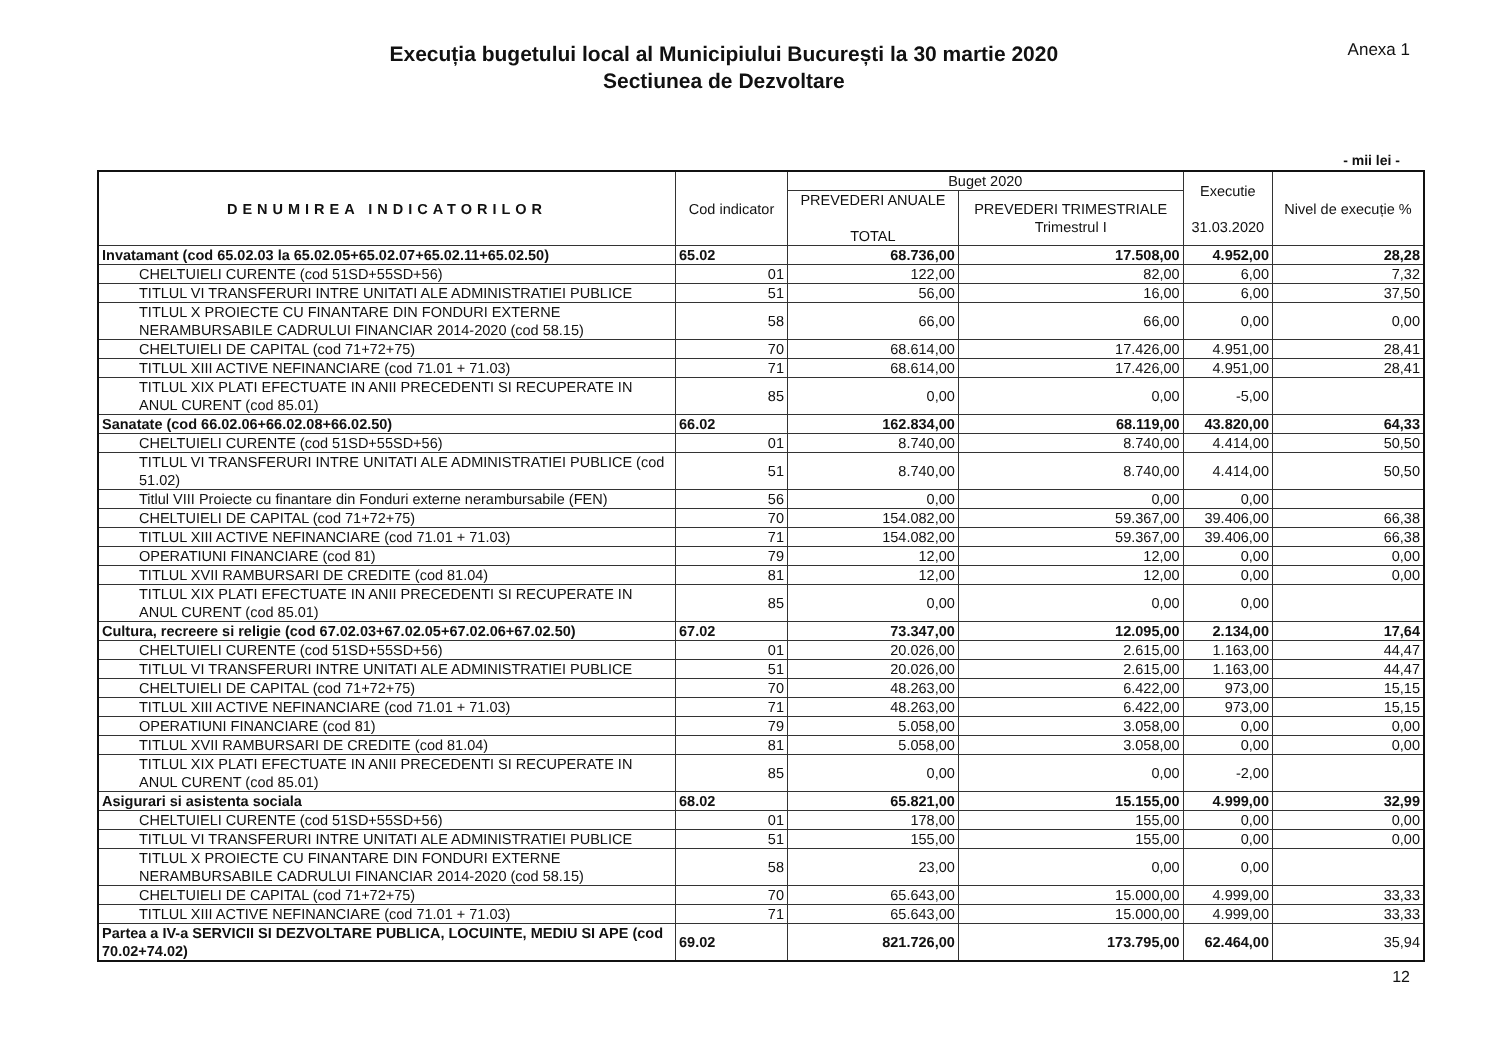Execuția bugetului local al Municipiului București la 30 martie 2020
Sectiunea de Dezvoltare
Anexa 1
- mii lei -
| DENUMIREA INDICATORILOR | Cod indicator | Buget 2020 | | Executie 31.03.2020 | Nivel de execuție % |
| --- | --- | --- | --- | --- | --- |
| | | PREVEDERI ANUALE TOTAL | PREVEDERI TRIMESTRIALE Trimestrul I | | |
| Invatamant (cod 65.02.03 la 65.02.05+65.02.07+65.02.11+65.02.50) | 65.02 | 68.736,00 | 17.508,00 | 4.952,00 | 28,28 |
| CHELTUIELI CURENTE (cod 51SD+55SD+56) | 01 | 122,00 | 82,00 | 6,00 | 7,32 |
| TITLUL VI TRANSFERURI INTRE UNITATI ALE ADMINISTRATIEI PUBLICE | 51 | 56,00 | 16,00 | 6,00 | 37,50 |
| TITLUL X PROIECTE CU FINANTARE DIN FONDURI EXTERNE NERAMBURSABILE CADRULUI FINANCIAR 2014-2020 (cod 58.15) | 58 | 66,00 | 66,00 | 0,00 | 0,00 |
| CHELTUIELI DE CAPITAL (cod 71+72+75) | 70 | 68.614,00 | 17.426,00 | 4.951,00 | 28,41 |
| TITLUL XIII ACTIVE NEFINANCIARE (cod 71.01 + 71.03) | 71 | 68.614,00 | 17.426,00 | 4.951,00 | 28,41 |
| TITLUL XIX PLATI EFECTUATE IN ANII PRECEDENTI SI RECUPERATE IN ANUL CURENT (cod 85.01) | 85 | 0,00 | 0,00 | -5,00 | |
| Sanatate (cod 66.02.06+66.02.08+66.02.50) | 66.02 | 162.834,00 | 68.119,00 | 43.820,00 | 64,33 |
| CHELTUIELI CURENTE (cod 51SD+55SD+56) | 01 | 8.740,00 | 8.740,00 | 4.414,00 | 50,50 |
| TITLUL VI TRANSFERURI INTRE UNITATI ALE ADMINISTRATIEI PUBLICE (cod 51.02) | 51 | 8.740,00 | 8.740,00 | 4.414,00 | 50,50 |
| Titlul VIII Proiecte cu finantare din Fonduri externe nerambursabile (FEN) | 56 | 0,00 | 0,00 | 0,00 | |
| CHELTUIELI DE CAPITAL (cod 71+72+75) | 70 | 154.082,00 | 59.367,00 | 39.406,00 | 66,38 |
| TITLUL XIII ACTIVE NEFINANCIARE (cod 71.01 + 71.03) | 71 | 154.082,00 | 59.367,00 | 39.406,00 | 66,38 |
| OPERATIUNI FINANCIARE (cod 81) | 79 | 12,00 | 12,00 | 0,00 | 0,00 |
| TITLUL XVII RAMBURSARI DE CREDITE (cod 81.04) | 81 | 12,00 | 12,00 | 0,00 | 0,00 |
| TITLUL XIX PLATI EFECTUATE IN ANII PRECEDENTI SI RECUPERATE IN ANUL CURENT (cod 85.01) | 85 | 0,00 | 0,00 | 0,00 | |
| Cultura, recreere si religie (cod 67.02.03+67.02.05+67.02.06+67.02.50) | 67.02 | 73.347,00 | 12.095,00 | 2.134,00 | 17,64 |
| CHELTUIELI CURENTE (cod 51SD+55SD+56) | 01 | 20.026,00 | 2.615,00 | 1.163,00 | 44,47 |
| TITLUL VI TRANSFERURI INTRE UNITATI ALE ADMINISTRATIEI PUBLICE | 51 | 20.026,00 | 2.615,00 | 1.163,00 | 44,47 |
| CHELTUIELI DE CAPITAL (cod 71+72+75) | 70 | 48.263,00 | 6.422,00 | 973,00 | 15,15 |
| TITLUL XIII ACTIVE NEFINANCIARE (cod 71.01 + 71.03) | 71 | 48.263,00 | 6.422,00 | 973,00 | 15,15 |
| OPERATIUNI FINANCIARE (cod 81) | 79 | 5.058,00 | 3.058,00 | 0,00 | 0,00 |
| TITLUL XVII RAMBURSARI DE CREDITE (cod 81.04) | 81 | 5.058,00 | 3.058,00 | 0,00 | 0,00 |
| TITLUL XIX PLATI EFECTUATE IN ANII PRECEDENTI SI RECUPERATE IN ANUL CURENT (cod 85.01) | 85 | 0,00 | 0,00 | -2,00 | |
| Asigurari si asistenta sociala | 68.02 | 65.821,00 | 15.155,00 | 4.999,00 | 32,99 |
| CHELTUIELI CURENTE (cod 51SD+55SD+56) | 01 | 178,00 | 155,00 | 0,00 | 0,00 |
| TITLUL VI TRANSFERURI INTRE UNITATI ALE ADMINISTRATIEI PUBLICE | 51 | 155,00 | 155,00 | 0,00 | 0,00 |
| TITLUL X PROIECTE CU FINANTARE DIN FONDURI EXTERNE NERAMBURSABILE CADRULUI FINANCIAR 2014-2020 (cod 58.15) | 58 | 23,00 | 0,00 | 0,00 | |
| CHELTUIELI DE CAPITAL (cod 71+72+75) | 70 | 65.643,00 | 15.000,00 | 4.999,00 | 33,33 |
| TITLUL XIII ACTIVE NEFINANCIARE (cod 71.01 + 71.03) | 71 | 65.643,00 | 15.000,00 | 4.999,00 | 33,33 |
| Partea a IV-a SERVICII SI DEZVOLTARE PUBLICA, LOCUINTE, MEDIU SI APE (cod 70.02+74.02) | 69.02 | 821.726,00 | 173.795,00 | 62.464,00 | 35,94 |
12